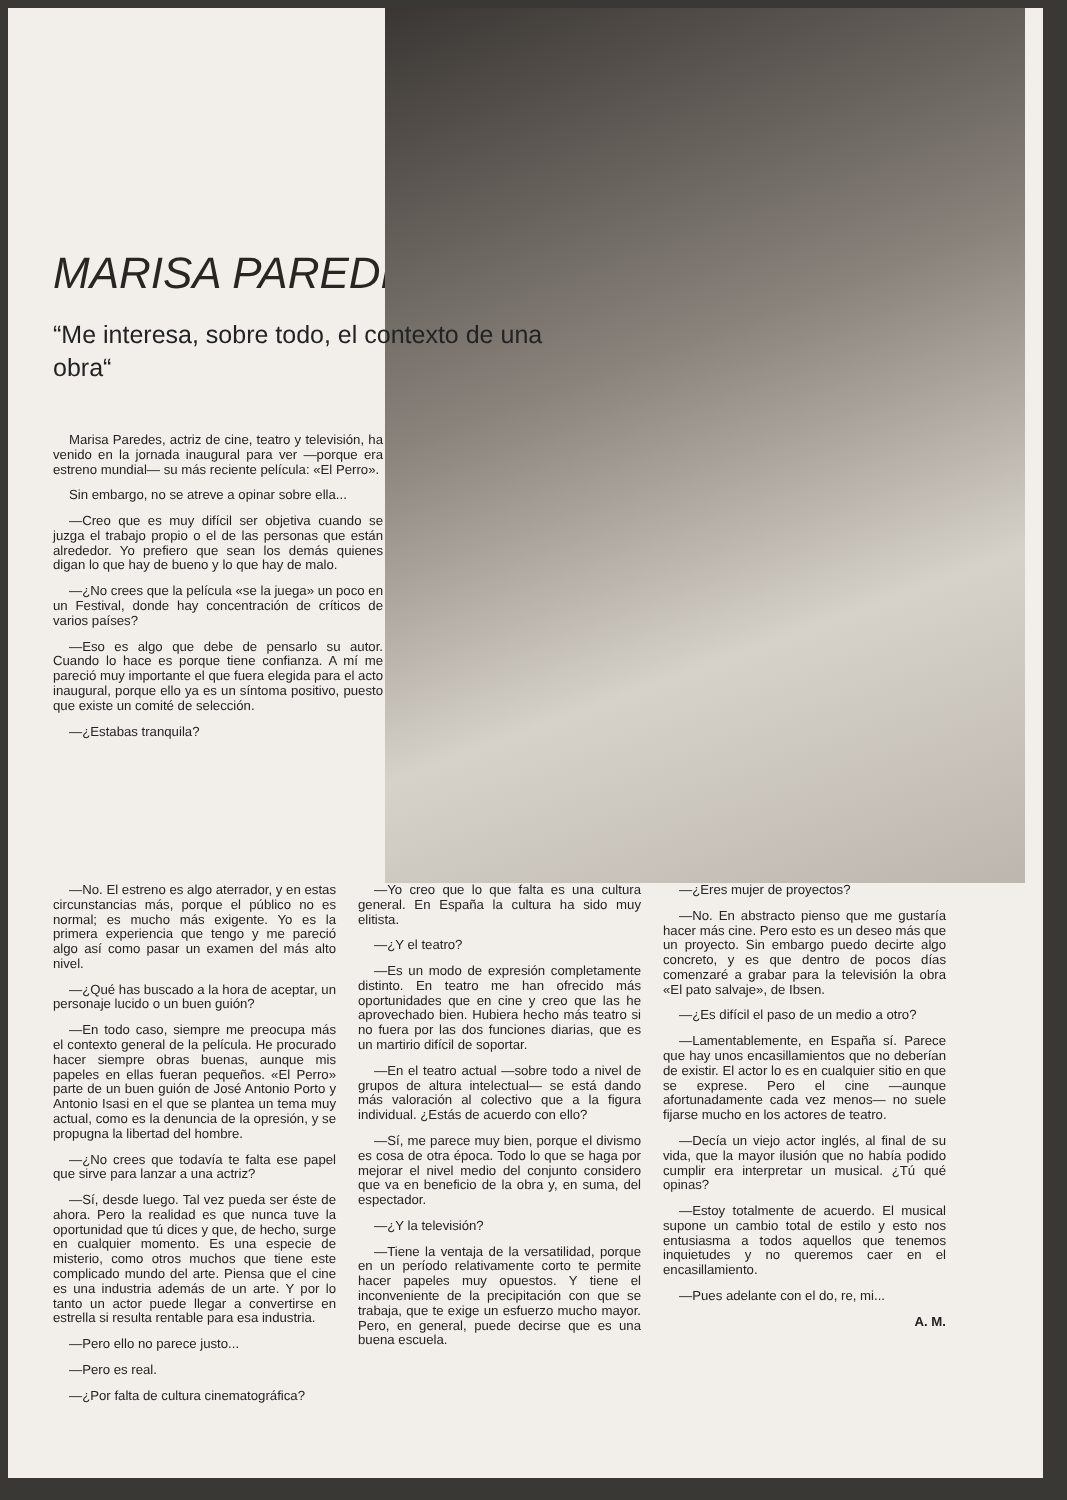MARISA PAREDES:
“Me interesa, sobre todo, el contexto de una obra“
Marisa Paredes, actriz de cine, teatro y televisión, ha venido en la jornada inaugural para ver —porque era estreno mundial— su más reciente película: «El Perro».
Sin embargo, no se atreve a opinar sobre ella...
—Creo que es muy difícil ser objetiva cuando se juzga el trabajo propio o el de las personas que están alrededor. Yo prefiero que sean los demás quienes digan lo que hay de bueno y lo que hay de malo.
—¿No crees que la película «se la juega» un poco en un Festival, donde hay concentración de críticos de varios países?
—Eso es algo que debe de pensarlo su autor. Cuando lo hace es porque tiene confianza. A mí me pareció muy importante el que fuera elegida para el acto inaugural, porque ello ya es un síntoma positivo, puesto que existe un comité de selección.
—¿Estabas tranquila?
—No. El estreno es algo aterrador, y en estas circunstancias más, porque el público no es normal; es mucho más exigente. Yo es la primera experiencia que tengo y me pareció algo así como pasar un examen del más alto nivel.
—¿Qué has buscado a la hora de aceptar, un personaje lucido o un buen guión?
—En todo caso, siempre me preocupa más el contexto general de la película. He procurado hacer siempre obras buenas, aunque mis papeles en ellas fueran pequeños. «El Perro» parte de un buen guión de José Antonio Porto y Antonio Isasi en el que se plantea un tema muy actual, como es la denuncia de la opresión, y se propugna la libertad del hombre.
—¿No crees que todavía te falta ese papel que sirve para lanzar a una actriz?
—Sí, desde luego. Tal vez pueda ser éste de ahora. Pero la realidad es que nunca tuve la oportunidad que tú dices y que, de hecho, surge en cualquier momento. Es una especie de misterio, como otros muchos que tiene este complicado mundo del arte. Piensa que el cine es una industria además de un arte. Y por lo tanto un actor puede llegar a convertirse en estrella si resulta rentable para esa industria.
—Pero ello no parece justo...
—Pero es real.
—¿Por falta de cultura cinematográfica?
—Yo creo que lo que falta es una cultura general. En España la cultura ha sido muy elitista.
—¿Y el teatro?
—Es un modo de expresión completamente distinto. En teatro me han ofrecido más oportunidades que en cine y creo que las he aprovechado bien. Hubiera hecho más teatro si no fuera por las dos funciones diarias, que es un martirio difícil de soportar.
—En el teatro actual —sobre todo a nivel de grupos de altura intelectual— se está dando más valoración al colectivo que a la figura individual. ¿Estás de acuerdo con ello?
—Sí, me parece muy bien, porque el divismo es cosa de otra época. Todo lo que se haga por mejorar el nivel medio del conjunto considero que va en beneficio de la obra y, en suma, del espectador.
—¿Y la televisión?
—Tiene la ventaja de la versatilidad, porque en un período relativamente corto te permite hacer papeles muy opuestos. Y tiene el inconveniente de la precipitación con que se trabaja, que te exige un esfuerzo mucho mayor. Pero, en general, puede decirse que es una buena escuela.
—¿Eres mujer de proyectos?
—No. En abstracto pienso que me gustaría hacer más cine. Pero esto es un deseo más que un proyecto. Sin embargo puedo decirte algo concreto, y es que dentro de pocos días comenzaré a grabar para la televisión la obra «El pato salvaje», de Ibsen.
—¿Es difícil el paso de un medio a otro?
—Lamentablemente, en España sí. Parece que hay unos encasillamientos que no deberían de existir. El actor lo es en cualquier sitio en que se exprese. Pero el cine —aunque afortunadamente cada vez menos— no suele fijarse mucho en los actores de teatro.
—Decía un viejo actor inglés, al final de su vida, que la mayor ilusión que no había podido cumplir era interpretar un musical. ¿Tú qué opinas?
—Estoy totalmente de acuerdo. El musical supone un cambio total de estilo y esto nos entusiasma a todos aquellos que tenemos inquietudes y no queremos caer en el encasillamiento.
—Pues adelante con el do, re, mi...
A. M.